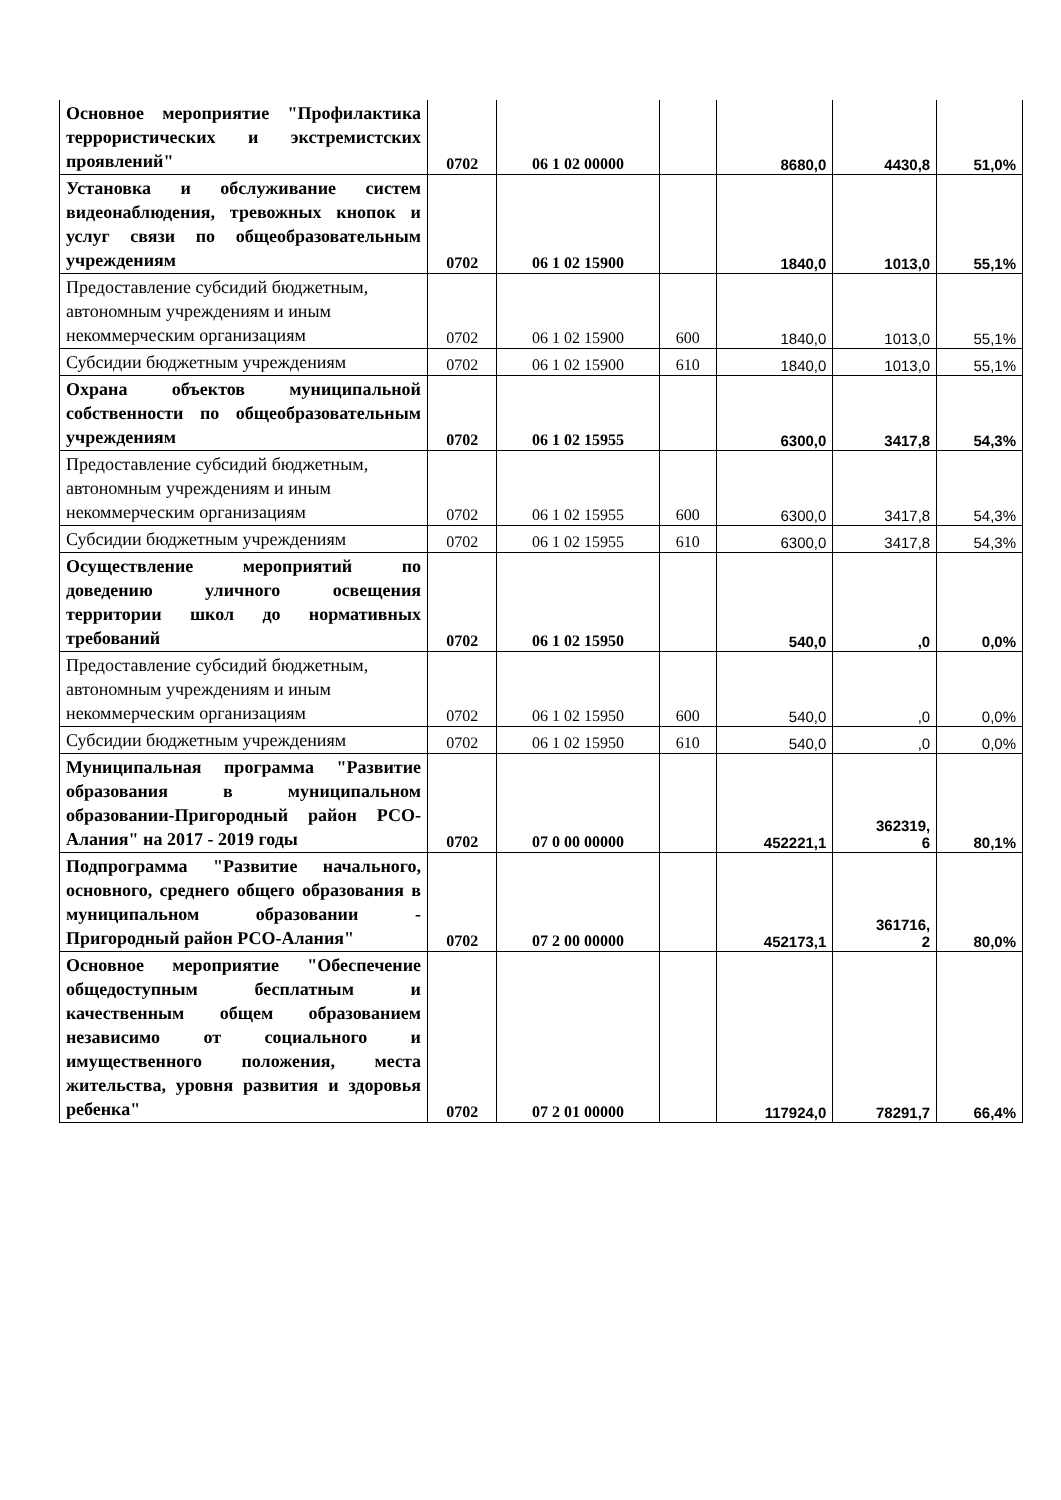| Основное мероприятие "Профилактика террористических и экстремистских проявлений" | 0702 | 06 1 02 00000 | | 8680,0 | 4430,8 | 51,0% |
| Установка и обслуживание систем видеонаблюдения, тревожных кнопок и услуг связи по общеобразовательным учреждениям | 0702 | 06 1 02 15900 | | 1840,0 | 1013,0 | 55,1% |
| Предоставление субсидий бюджетным, автономным учреждениям и иным некоммерческим организациям | 0702 | 06 1 02 15900 | 600 | 1840,0 | 1013,0 | 55,1% |
| Субсидии бюджетным учреждениям | 0702 | 06 1 02 15900 | 610 | 1840,0 | 1013,0 | 55,1% |
| Охрана объектов муниципальной собственности по общеобразовательным учреждениям | 0702 | 06 1 02 15955 | | 6300,0 | 3417,8 | 54,3% |
| Предоставление субсидий бюджетным, автономным учреждениям и иным некоммерческим организациям | 0702 | 06 1 02 15955 | 600 | 6300,0 | 3417,8 | 54,3% |
| Субсидии бюджетным учреждениям | 0702 | 06 1 02 15955 | 610 | 6300,0 | 3417,8 | 54,3% |
| Осуществление мероприятий по доведению уличного освещения территории школ до нормативных требований | 0702 | 06 1 02 15950 | | 540,0 | ,0 | 0,0% |
| Предоставление субсидий бюджетным, автономным учреждениям и иным некоммерческим организациям | 0702 | 06 1 02 15950 | 600 | 540,0 | ,0 | 0,0% |
| Субсидии бюджетным учреждениям | 0702 | 06 1 02 15950 | 610 | 540,0 | ,0 | 0,0% |
| Муниципальная программа "Развитие образования в муниципальном образовании-Пригородный район РСО-Алания" на 2017 - 2019 годы | 0702 | 07 0 00 00000 | | 452221,1 | 362319, 6 | 80,1% |
| Подпрограмма "Развитие начального, основного, среднего общего образования в муниципальном образовании - Пригородный район РСО-Алания" | 0702 | 07 2 00 00000 | | 452173,1 | 361716, 2 | 80,0% |
| Основное мероприятие "Обеспечение общедоступным бесплатным и качественным общем образованием независимо от социального и имущественного положения, места жительства, уровня развития и здоровья ребенка" | 0702 | 07 2 01 00000 | | 117924,0 | 78291,7 | 66,4% |